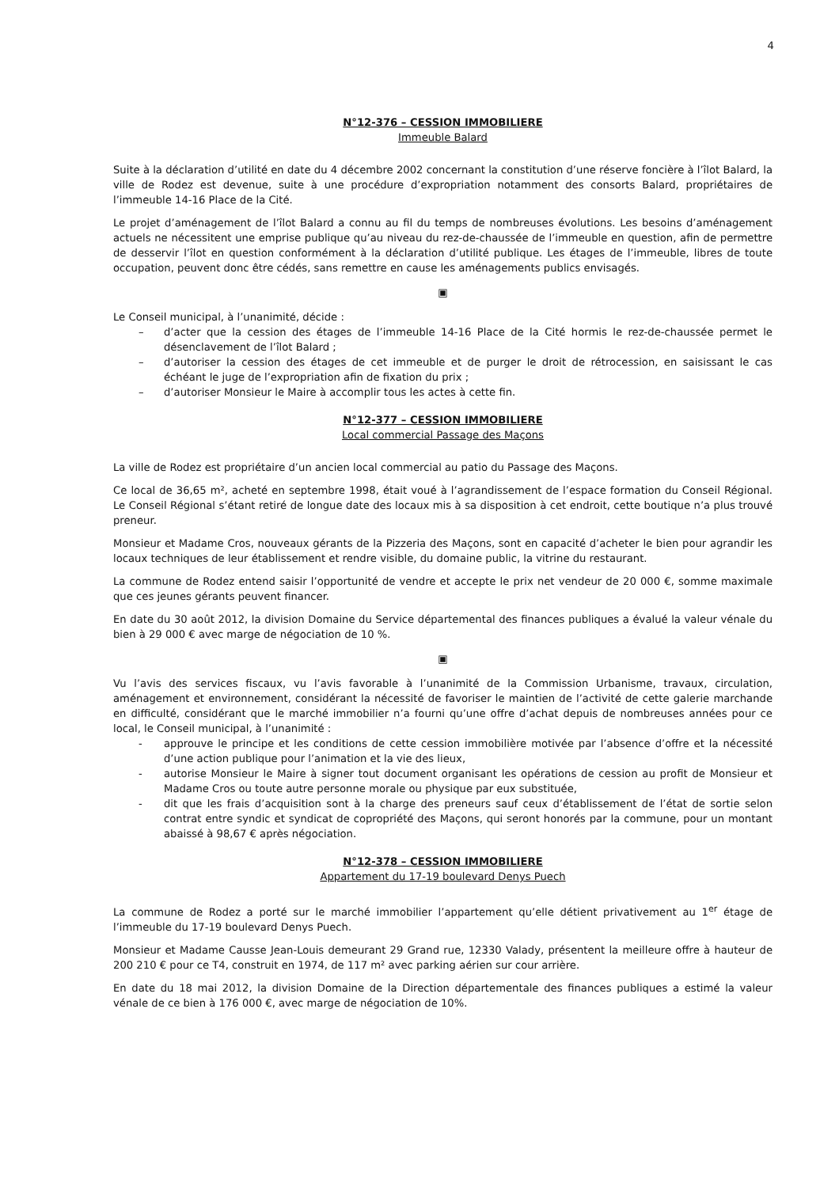4
N°12-376 – CESSION IMMOBILIERE
Immeuble Balard
Suite à la déclaration d’utilité en date du 4 décembre 2002 concernant la constitution d’une réserve foncière à l’îlot Balard, la ville de Rodez est devenue, suite à une procédure d’expropriation notamment des consorts Balard, propriétaires de l’immeuble 14-16 Place de la Cité.
Le projet d’aménagement de l’îlot Balard a connu au fil du temps de nombreuses évolutions. Les besoins d’aménagement actuels ne nécessitent une emprise publique qu’au niveau du rez-de-chaussée de l’immeuble en question, afin de permettre de desservir l’îlot en question conformément à la déclaration d’utilité publique. Les étages de l’immeuble, libres de toute occupation, peuvent donc être cédés, sans remettre en cause les aménagements publics envisagés.
▣
Le Conseil municipal, à l’unanimité, décide :
– d’acter que la cession des étages de l’immeuble 14-16 Place de la Cité hormis le rez-de-chaussée permet le désenclavement de l’îlot Balard ;
– d’autoriser la cession des étages de cet immeuble et de purger le droit de rétrocession, en saisissant le cas échéant le juge de l’expropriation afin de fixation du prix ;
– d’autoriser Monsieur le Maire à accomplir tous les actes à cette fin.
N°12-377 – CESSION IMMOBILIERE
Local commercial Passage des Maçons
La ville de Rodez est propriétaire d’un ancien local commercial au patio du Passage des Maçons.
Ce local de 36,65 m², acheté en septembre 1998, était voué à l’agrandissement de l’espace formation du Conseil Régional. Le Conseil Régional s’étant retiré de longue date des locaux mis à sa disposition à cet endroit, cette boutique n’a plus trouvé preneur.
Monsieur et Madame Cros, nouveaux gérants de la Pizzeria des Maçons, sont en capacité d’acheter le bien pour agrandir les locaux techniques de leur établissement et rendre visible, du domaine public, la vitrine du restaurant.
La commune de Rodez entend saisir l’opportunité de vendre et accepte le prix net vendeur de 20 000 €, somme maximale que ces jeunes gérants peuvent financer.
En date du 30 août 2012, la division Domaine du Service départemental des finances publiques a évalué la valeur vénale du bien à 29 000 € avec marge de négociation de 10 %.
▣
Vu l’avis des services fiscaux, vu l’avis favorable à l’unanimité de la Commission Urbanisme, travaux, circulation, aménagement et environnement, considérant la nécessité de favoriser le maintien de l’activité de cette galerie marchande en difficulté, considérant que le marché immobilier n’a fourni qu’une offre d’achat depuis de nombreuses années pour ce local, le Conseil municipal, à l’unanimité :
- approuve le principe et les conditions de cette cession immobilière motivée par l’absence d’offre et la nécessité d’une action publique pour l’animation et la vie des lieux,
- autorise Monsieur le Maire à signer tout document organisant les opérations de cession au profit de Monsieur et Madame Cros ou toute autre personne morale ou physique par eux substituée,
- dit que les frais d’acquisition sont à la charge des preneurs sauf ceux d’établissement de l’état de sortie selon contrat entre syndic et syndicat de copropriété des Maçons, qui seront honorés par la commune, pour un montant abaissé à 98,67 € après négociation.
N°12-378 – CESSION IMMOBILIERE
Appartement du 17-19 boulevard Denys Puech
La commune de Rodez a porté sur le marché immobilier l’appartement qu’elle détient privativement au 1<sup>er</sup> étage de l’immeuble du 17-19 boulevard Denys Puech.
Monsieur et Madame Causse Jean-Louis demeurant 29 Grand rue, 12330 Valady, présentent la meilleure offre à hauteur de 200 210 € pour ce T4, construit en 1974, de 117 m² avec parking aérien sur cour arrière.
En date du 18 mai 2012, la division Domaine de la Direction départementale des finances publiques a estimé la valeur vénale de ce bien à 176 000 €, avec marge de négociation de 10%.